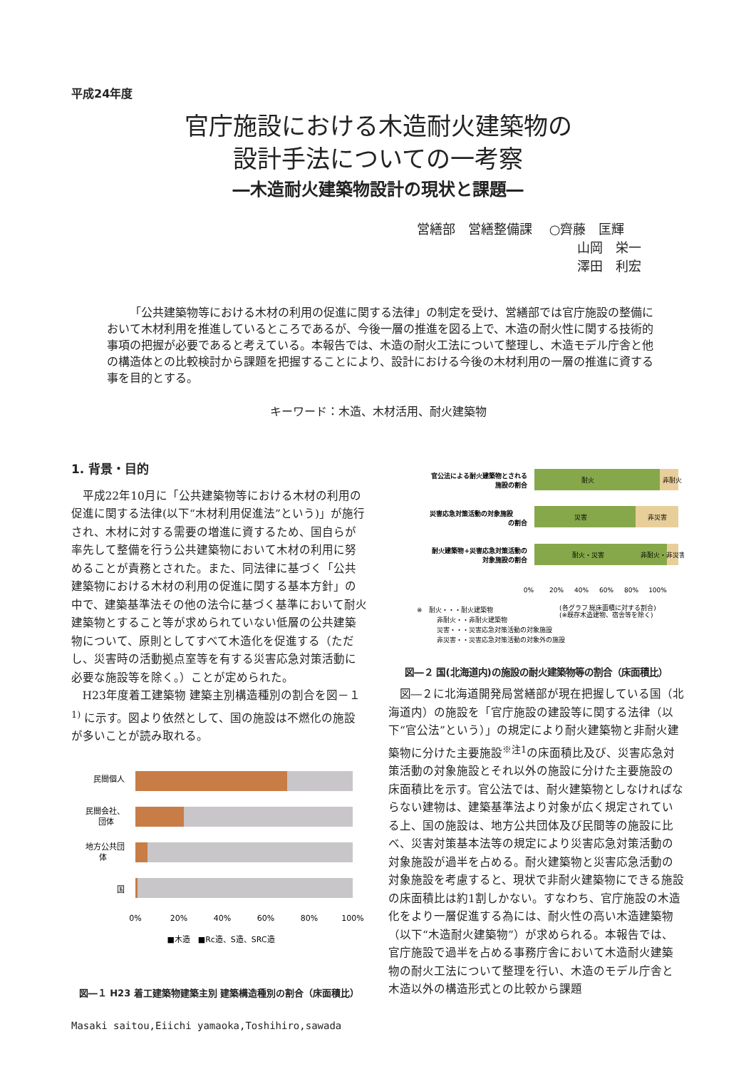平成24年度
官庁施設における木造耐火建築物の
設計手法についての一考察
―木造耐火建築物設計の現状と課題―
営繕部　営繕整備課　 ○齊藤　匡輝
山岡　栄一
澤田　利宏
「公共建築物等における木材の利用の促進に関する法律」の制定を受け、営繕部では官庁施設の整備において木材利用を推進しているところであるが、今後一層の推進を図る上で、木造の耐火性に関する技術的事項の把握が必要であると考えている。本報告では、木造の耐火工法について整理し、木造モデル庁舎と他の構造体との比較検討から課題を把握することにより、設計における今後の木材利用の一層の推進に資する事を目的とする。
キーワード：木造、木材活用、耐火建築物
1. 背景・目的
平成22年10月に「公共建築物等における木材の利用の促進に関する法律(以下“木材利用促進法”という)」が施行され、木材に対する需要の増進に資するため、国自らが率先して整備を行う公共建築物において木材の利用に努めることが責務とされた。また、同法律に基づく「公共建築物における木材の利用の促進に関する基本方針」の中で、建築基準法その他の法令に基づく基準において耐火建築物とすること等が求められていない低層の公共建築物について、原則としてすべて木造化を促進する（ただし、災害時の活動拠点室等を有する災害応急対策活動に必要な施設等を除く。）ことが定められた。
H23年度着工建築物 建築主別構造種別の割合を図－１<sup>1)</sup> に示す。図より依然として、国の施設は不燃化の施設が多いことが読み取れる。
民間個人
民間会社、
団体
地方公共団
体
国
0%
20%
40%
60%
80%
100%
■木造　■Rc造、S造、SRC造
図―１ H23 着工建築物建築主別 建築構造種別の割合（床面積比）
Masaki saitou,Eiichi yamaoka,Toshihiro,sawada
官公法による耐火建築物とされる
施設の割合
災害応急対策活動の対象施設
の割合
耐火建築物+災害応急対策活動の
対象施設の割合
耐火
非耐火
災害
非災害
耐火・災害
非耐火・非災害
0%
20%
40%
60%
80%
100%
※　耐火・・・耐火建築物
(各グラフ 総床面積に対する割合)
(※既存木造建物、宿舎等を除く)
非耐火・・非耐火建築物
災害・・・災害応急対策活動の対象施設
非災害・・災害応急対策活動の対象外の施設
図―２ 国(北海道内)の施設の耐火建築物等の割合（床面積比）
図―２に北海道開発局営繕部が現在把握している国（北海道内）の施設を「官庁施設の建設等に関する法律（以下“官公法”という）」の規定により耐火建築物と非耐火建築物に分けた主要施設<sup>※注1</sup>の床面積比及び、災害応急対策活動の対象施設とそれ以外の施設に分けた主要施設の床面積比を示す。官公法では、耐火建築物としなければならない建物は、建築基準法より対象が広く規定されている上、国の施設は、地方公共団体及び民間等の施設に比べ、災害対策基本法等の規定により災害応急対策活動の対象施設が過半を占める。耐火建築物と災害応急活動の対象施設を考慮すると、現状で非耐火建築物にできる施設の床面積比は約1割しかない。すなわち、官庁施設の木造化をより一層促進する為には、耐火性の高い木造建築物（以下“木造耐火建築物”）が求められる。本報告では、官庁施設で過半を占める事務庁舎において木造耐火建築物の耐火工法について整理を行い、木造のモデル庁舎と木造以外の構造形式との比較から課題